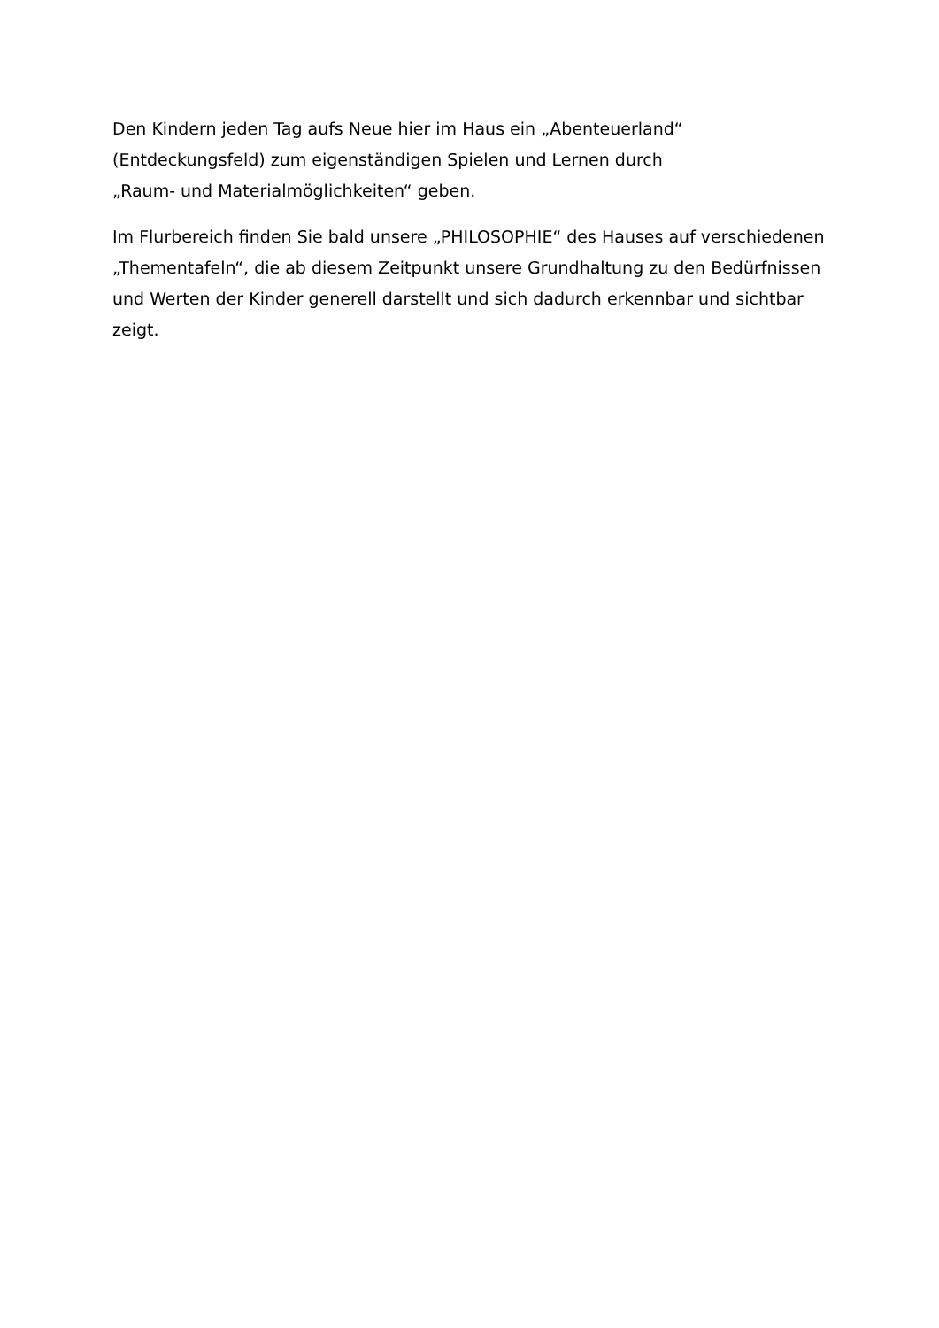Den Kindern jeden Tag aufs Neue hier im Haus ein „Abenteuerland“
(Entdeckungsfeld) zum eigenständigen Spielen und Lernen durch
„Raum- und Materialmöglichkeiten“ geben.
Im Flurbereich finden Sie bald unsere „PHILOSOPHIE“ des Hauses auf verschiedenen „Thementafeln“, die ab diesem Zeitpunkt unsere Grundhaltung zu den Bedürfnissen und Werten der Kinder generell darstellt und sich dadurch erkennbar und sichtbar zeigt.